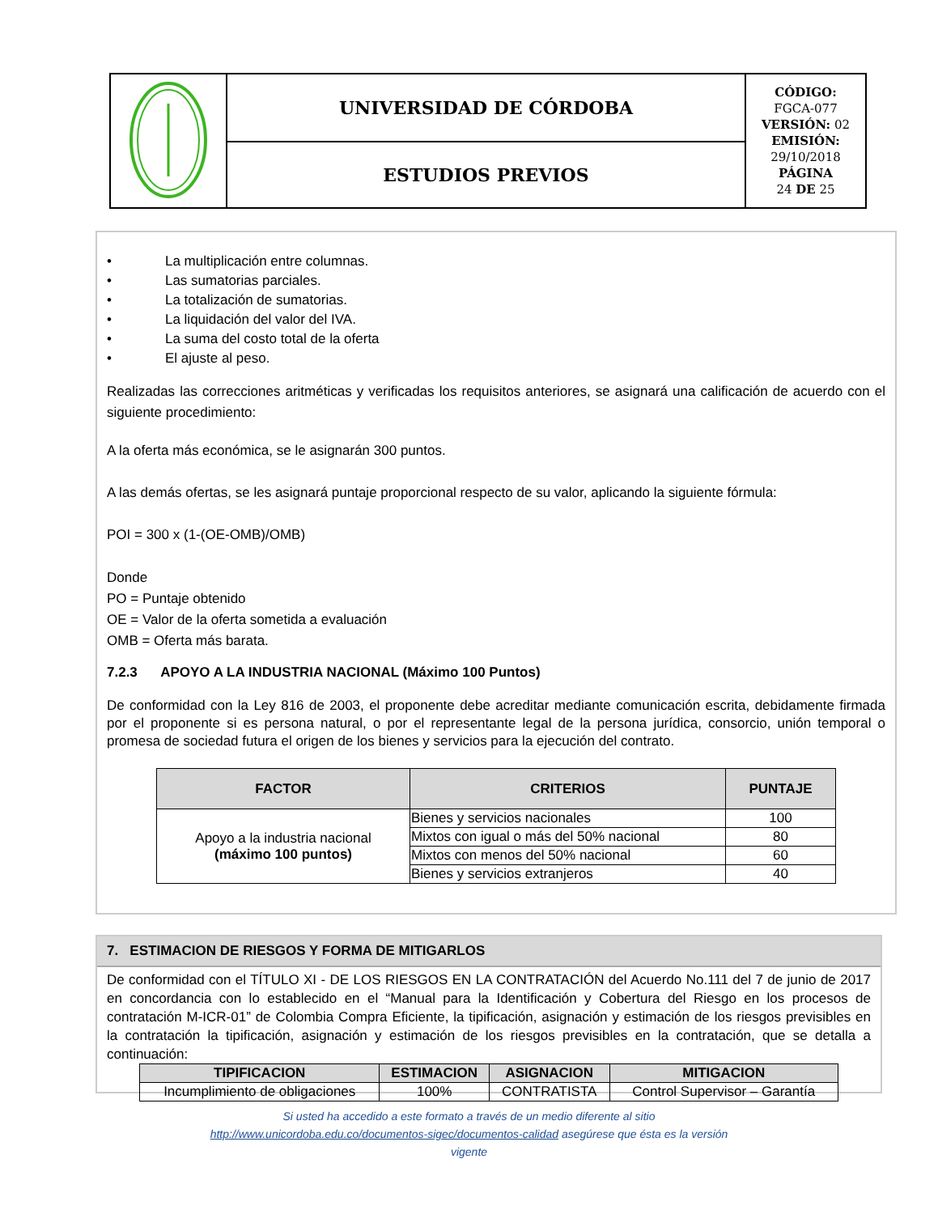| | UNIVERSIDAD DE CÓRDOBA | CÓDIGO: FGCA-077 VERSIÓN: 02 EMISIÓN: 29/10/2018 PÁGINA 24 DE 25 |
| | ESTUDIOS PREVIOS | |
• La multiplicación entre columnas.
• Las sumatorias parciales.
• La totalización de sumatorias.
• La liquidación del valor del IVA.
• La suma del costo total de la oferta
• El ajuste al peso.
Realizadas las correcciones aritméticas y verificadas los requisitos anteriores, se asignará una calificación de acuerdo con el siguiente procedimiento:
A la oferta más económica, se le asignarán 300 puntos.
A las demás ofertas, se les asignará puntaje proporcional respecto de su valor, aplicando la siguiente fórmula:
POI = 300 x (1-(OE-OMB)/OMB)
Donde
PO = Puntaje obtenido
OE = Valor de la oferta sometida a evaluación
OMB = Oferta más barata.
7.2.3 APOYO A LA INDUSTRIA NACIONAL (Máximo 100 Puntos)
De conformidad con la Ley 816 de 2003, el proponente debe acreditar mediante comunicación escrita, debidamente firmada por el proponente si es persona natural, o por el representante legal de la persona jurídica, consorcio, unión temporal o promesa de sociedad futura el origen de los bienes y servicios para la ejecución del contrato.
| FACTOR | CRITERIOS | PUNTAJE |
| --- | --- | --- |
| Apoyo a la industria nacional (máximo 100 puntos) | Bienes y servicios nacionales | 100 |
| | Mixtos con igual o más del 50% nacional | 80 |
| | Mixtos con menos del 50% nacional | 60 |
| | Bienes y servicios extranjeros | 40 |
7. ESTIMACION DE RIESGOS Y FORMA DE MITIGARLOS
De conformidad con el TÍTULO XI - DE LOS RIESGOS EN LA CONTRATACIÓN del Acuerdo No.111 del 7 de junio de 2017 en concordancia con lo establecido en el “Manual para la Identificación y Cobertura del Riesgo en los procesos de contratación M-ICR-01” de Colombia Compra Eficiente, la tipificación, asignación y estimación de los riesgos previsibles en la contratación la tipificación, asignación y estimación de los riesgos previsibles en la contratación, que se detalla a continuación:
| TIPIFICACION | ESTIMACION | ASIGNACION | MITIGACION |
| --- | --- | --- | --- |
| Incumplimiento de obligaciones | 100% | CONTRATISTA | Control Supervisor – Garantía |
Si usted ha accedido a este formato a través de un medio diferente al sitio
http://www.unicordoba.edu.co/documentos-sigec/documentos-calidad asegúrese que ésta es la versión
vigente